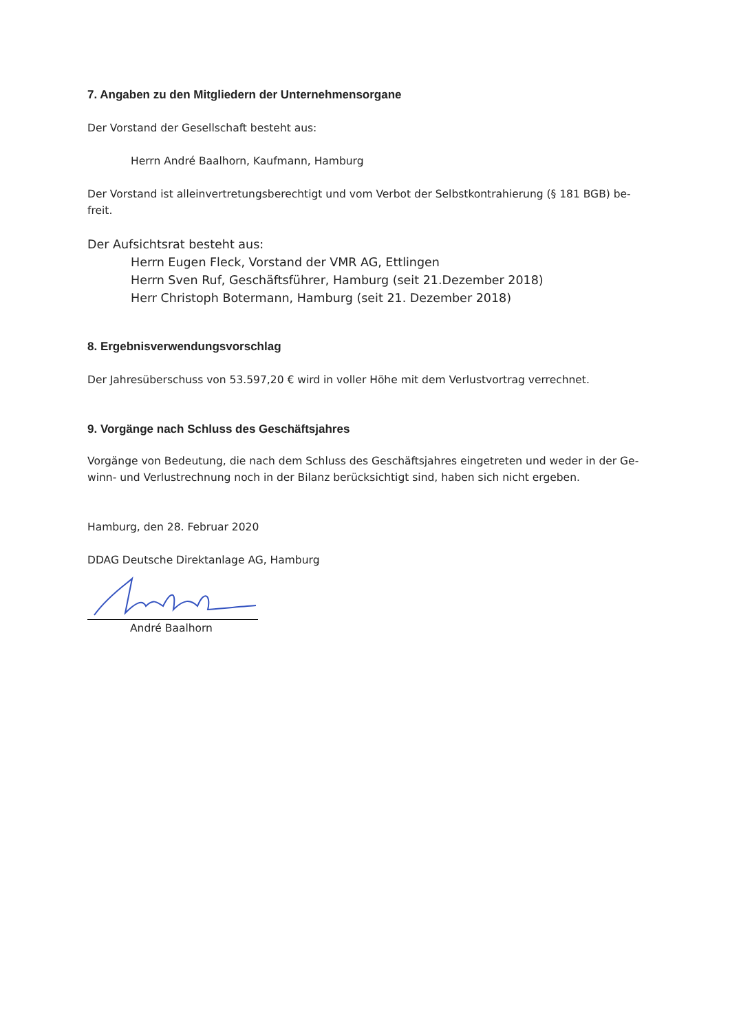7. Angaben zu den Mitgliedern der Unternehmensorgane
Der Vorstand der Gesellschaft besteht aus:
Herrn André Baalhorn, Kaufmann, Hamburg
Der Vorstand ist alleinvertretungsberechtigt und vom Verbot der Selbstkontrahierung (§ 181 BGB) be-
freit.
Der Aufsichtsrat besteht aus:
Herrn Eugen Fleck, Vorstand der VMR AG, Ettlingen
Herrn Sven Ruf, Geschäftsführer, Hamburg (seit 21.Dezember 2018)
Herr Christoph Botermann, Hamburg (seit 21. Dezember 2018)
8. Ergebnisverwendungsvorschlag
Der Jahresüberschuss von 53.597,20 € wird in voller Höhe mit dem Verlustvortrag verrechnet.
9. Vorgänge nach Schluss des Geschäftsjahres
Vorgänge von Bedeutung, die nach dem Schluss des Geschäftsjahres eingetreten und weder in der Ge-
winn- und Verlustrechnung noch in der Bilanz berücksichtigt sind, haben sich nicht ergeben.
Hamburg, den 28. Februar 2020
DDAG Deutsche Direktanlage AG, Hamburg
André Baalhorn